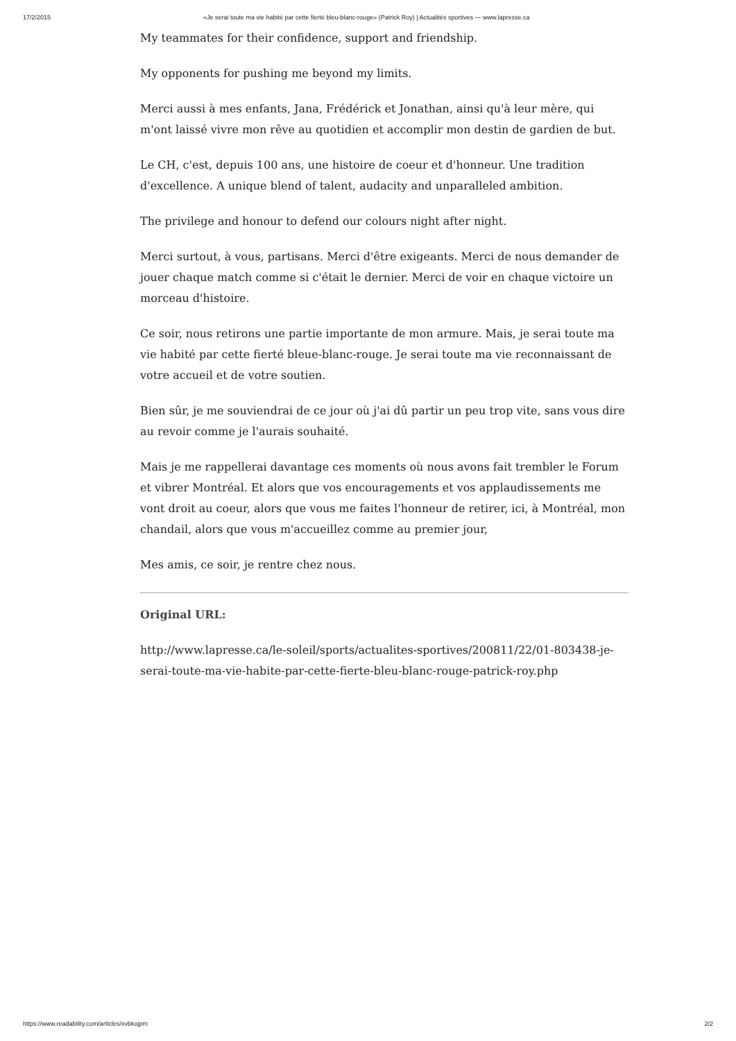17/2/2015 «Je serai toute ma vie habité par cette fierté bleu-blanc-rouge» (Patrick Roy) | Actualités sportives — www.lapresse.ca
My teammates for their confidence, support and friendship.
My opponents for pushing me beyond my limits.
Merci aussi à mes enfants, Jana, Frédérick et Jonathan, ainsi qu'à leur mère, qui m'ont laissé vivre mon rêve au quotidien et accomplir mon destin de gardien de but.
Le CH, c'est, depuis 100 ans, une histoire de coeur et d'honneur. Une tradition d'excellence. A unique blend of talent, audacity and unparalleled ambition.
The privilege and honour to defend our colours night after night.
Merci surtout, à vous, partisans. Merci d'être exigeants. Merci de nous demander de jouer chaque match comme si c'était le dernier. Merci de voir en chaque victoire un morceau d'histoire.
Ce soir, nous retirons une partie importante de mon armure. Mais, je serai toute ma vie habité par cette fierté bleue-blanc-rouge. Je serai toute ma vie reconnaissant de votre accueil et de votre soutien.
Bien sûr, je me souviendrai de ce jour où j'ai dû partir un peu trop vite, sans vous dire au revoir comme je l'aurais souhaité.
Mais je me rappellerai davantage ces moments où nous avons fait trembler le Forum et vibrer Montréal. Et alors que vos encouragements et vos applaudissements me vont droit au coeur, alors que vous me faites l'honneur de retirer, ici, à Montréal, mon chandail, alors que vous m'accueillez comme au premier jour,
Mes amis, ce soir, je rentre chez nous.
Original URL:
http://www.lapresse.ca/le-soleil/sports/actualites-sportives/200811/22/01-803438-je-serai-toute-ma-vie-habite-par-cette-fierte-bleu-blanc-rouge-patrick-roy.php
https://www.readability.com/articles/xvbkojpm 2/2